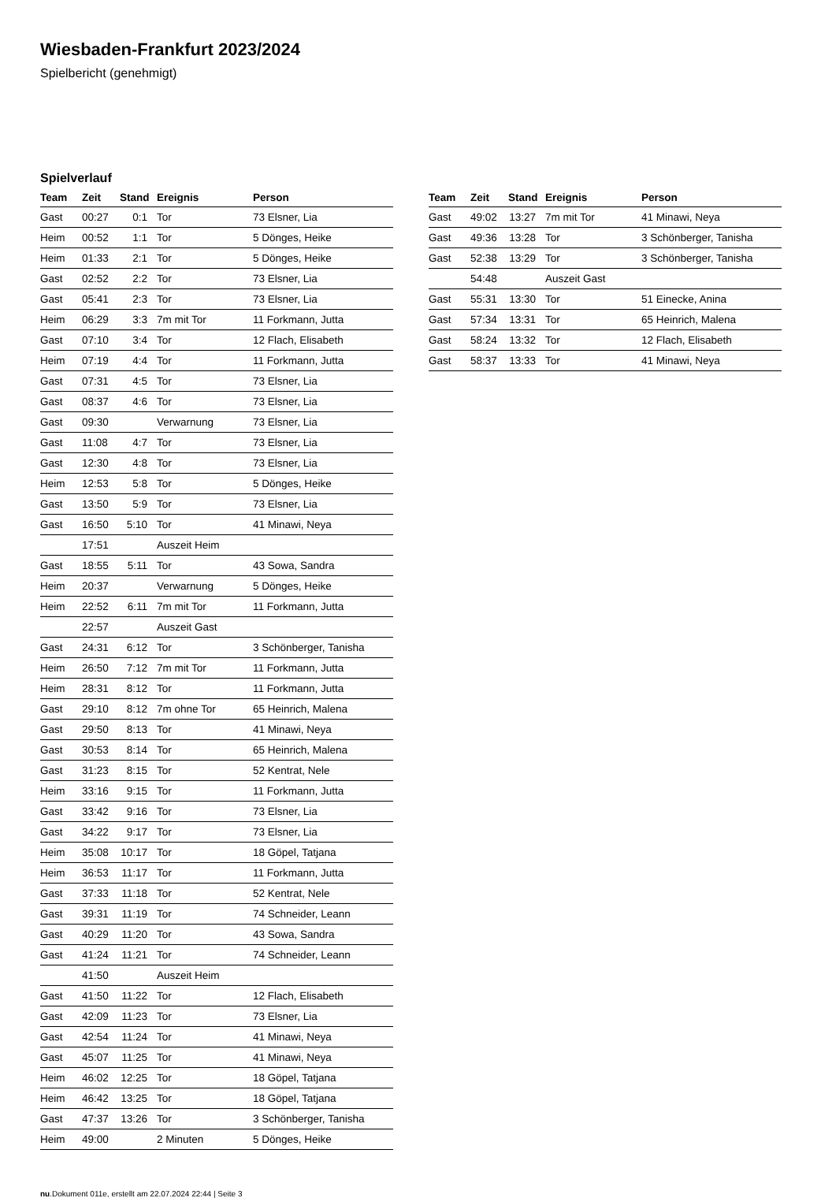Wiesbaden-Frankfurt 2023/2024
Spielbericht (genehmigt)
Spielverlauf
| Team | Zeit | Stand | Ereignis | Person |
| --- | --- | --- | --- | --- |
| Gast | 00:27 | 0:1 | Tor | 73 Elsner, Lia |
| Heim | 00:52 | 1:1 | Tor | 5 Dönges, Heike |
| Heim | 01:33 | 2:1 | Tor | 5 Dönges, Heike |
| Gast | 02:52 | 2:2 | Tor | 73 Elsner, Lia |
| Gast | 05:41 | 2:3 | Tor | 73 Elsner, Lia |
| Heim | 06:29 | 3:3 | 7m mit Tor | 11 Forkmann, Jutta |
| Gast | 07:10 | 3:4 | Tor | 12 Flach, Elisabeth |
| Heim | 07:19 | 4:4 | Tor | 11 Forkmann, Jutta |
| Gast | 07:31 | 4:5 | Tor | 73 Elsner, Lia |
| Gast | 08:37 | 4:6 | Tor | 73 Elsner, Lia |
| Gast | 09:30 | | Verwarnung | 73 Elsner, Lia |
| Gast | 11:08 | 4:7 | Tor | 73 Elsner, Lia |
| Gast | 12:30 | 4:8 | Tor | 73 Elsner, Lia |
| Heim | 12:53 | 5:8 | Tor | 5 Dönges, Heike |
| Gast | 13:50 | 5:9 | Tor | 73 Elsner, Lia |
| Gast | 16:50 | 5:10 | Tor | 41 Minawi, Neya |
| | 17:51 | | Auszeit Heim | |
| Gast | 18:55 | 5:11 | Tor | 43 Sowa, Sandra |
| Heim | 20:37 | | Verwarnung | 5 Dönges, Heike |
| Heim | 22:52 | 6:11 | 7m mit Tor | 11 Forkmann, Jutta |
| | 22:57 | | Auszeit Gast | |
| Gast | 24:31 | 6:12 | Tor | 3 Schönberger, Tanisha |
| Heim | 26:50 | 7:12 | 7m mit Tor | 11 Forkmann, Jutta |
| Heim | 28:31 | 8:12 | Tor | 11 Forkmann, Jutta |
| Gast | 29:10 | 8:12 | 7m ohne Tor | 65 Heinrich, Malena |
| Gast | 29:50 | 8:13 | Tor | 41 Minawi, Neya |
| Gast | 30:53 | 8:14 | Tor | 65 Heinrich, Malena |
| Gast | 31:23 | 8:15 | Tor | 52 Kentrat, Nele |
| Heim | 33:16 | 9:15 | Tor | 11 Forkmann, Jutta |
| Gast | 33:42 | 9:16 | Tor | 73 Elsner, Lia |
| Gast | 34:22 | 9:17 | Tor | 73 Elsner, Lia |
| Heim | 35:08 | 10:17 | Tor | 18 Göpel, Tatjana |
| Heim | 36:53 | 11:17 | Tor | 11 Forkmann, Jutta |
| Gast | 37:33 | 11:18 | Tor | 52 Kentrat, Nele |
| Gast | 39:31 | 11:19 | Tor | 74 Schneider, Leann |
| Gast | 40:29 | 11:20 | Tor | 43 Sowa, Sandra |
| Gast | 41:24 | 11:21 | Tor | 74 Schneider, Leann |
| | 41:50 | | Auszeit Heim | |
| Gast | 41:50 | 11:22 | Tor | 12 Flach, Elisabeth |
| Gast | 42:09 | 11:23 | Tor | 73 Elsner, Lia |
| Gast | 42:54 | 11:24 | Tor | 41 Minawi, Neya |
| Gast | 45:07 | 11:25 | Tor | 41 Minawi, Neya |
| Heim | 46:02 | 12:25 | Tor | 18 Göpel, Tatjana |
| Heim | 46:42 | 13:25 | Tor | 18 Göpel, Tatjana |
| Gast | 47:37 | 13:26 | Tor | 3 Schönberger, Tanisha |
| Heim | 49:00 | | 2 Minuten | 5 Dönges, Heike |
| Team | Zeit | Stand | Ereignis | Person |
| --- | --- | --- | --- | --- |
| Gast | 49:02 | 13:27 | 7m mit Tor | 41 Minawi, Neya |
| Gast | 49:36 | 13:28 | Tor | 3 Schönberger, Tanisha |
| Gast | 52:38 | 13:29 | Tor | 3 Schönberger, Tanisha |
| | 54:48 | | Auszeit Gast | |
| Gast | 55:31 | 13:30 | Tor | 51 Einecke, Anina |
| Gast | 57:34 | 13:31 | Tor | 65 Heinrich, Malena |
| Gast | 58:24 | 13:32 | Tor | 12 Flach, Elisabeth |
| Gast | 58:37 | 13:33 | Tor | 41 Minawi, Neya |
nu.Dokument 011e, erstellt am 22.07.2024 22:44 | Seite 3